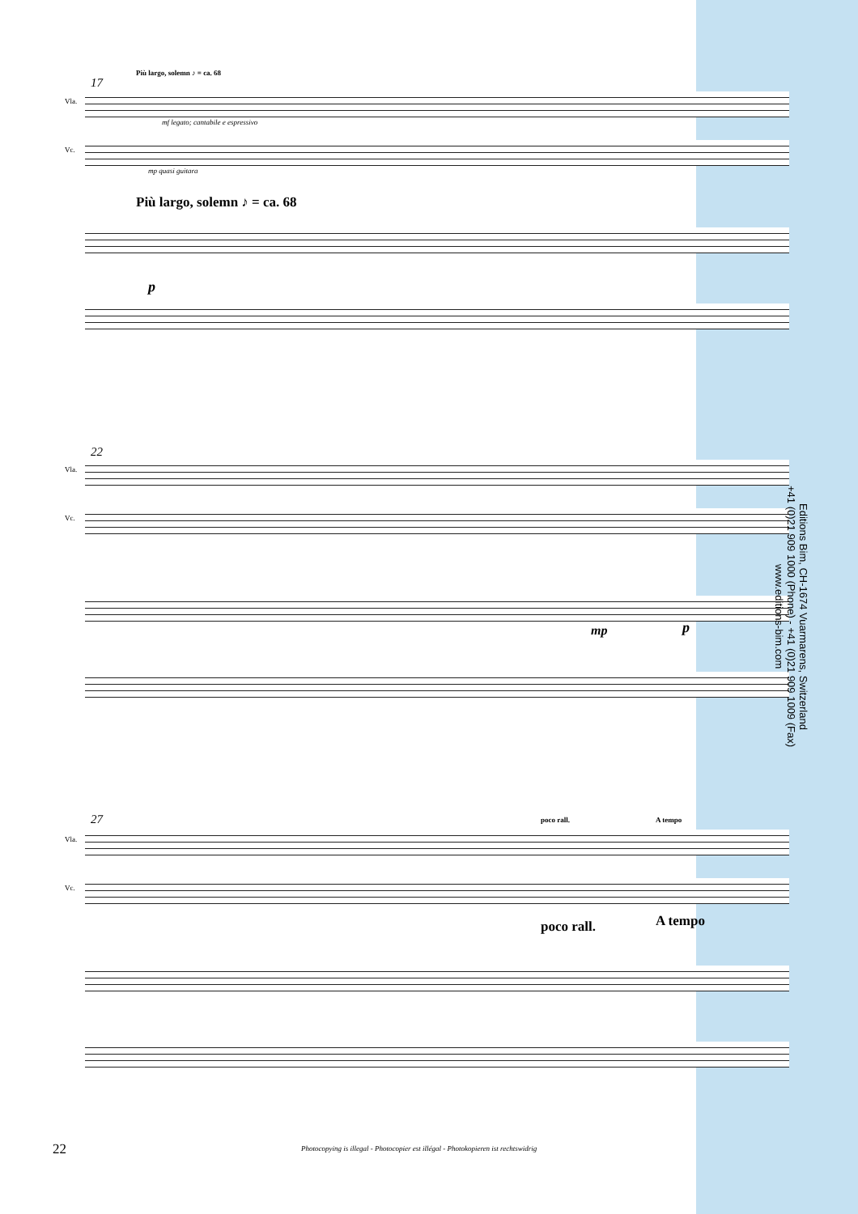Più largo, solemn ♪ = ca. 68
17
Vla.
Vc.
mf legato; cantabile e espressivo
mp quasi guitara
Più largo, solemn ♪ = ca. 68
p
22
Vla.
Vc.
mp p
27 poco rall. A tempo
Vla.
Vc.
poco rall. A tempo
Editions Bim, CH-1674 Vuarmarens, Switzerland
+41 (0)21 909 1000 (Phone) - +41 (0)21 909 1009 (Fax)
www.editions-bim.com
22 Photocopying is illegal - Photocopier est illégal - Photokopieren ist rechtswidrig